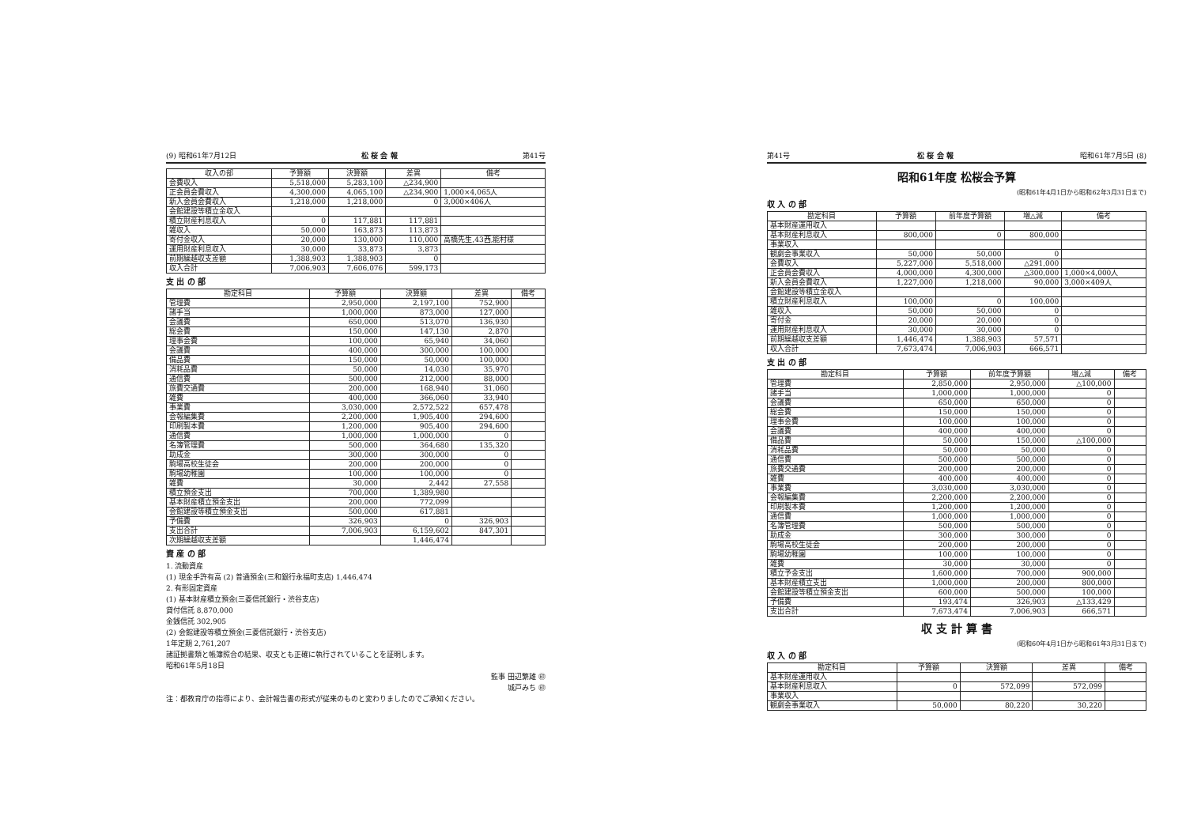(9) 昭和61年7月12日 松 桜 会 報 第41号
| 収入の部 | 予算額 | 決算額 | 差異 | 備考 |
| --- | --- | --- | --- | --- |
| 会費収入 | 5,518,000 | 5,283,100 | △234,900 | |
| 正会員会費収入 | 4,300,000 | 4,065,100 | △234,900 | 1,000×4,065人 |
| 新入会員会費収入 | 1,218,000 | 1,218,000 | 0 | 3,000×406人 |
| 会館建設等積立金収入 | | | | |
| 積立財産利息収入 | 0 | 117,881 | 117,881 | |
| 雑収入 | 50,000 | 163,873 | 113,873 | |
| 寄付金収入 | 20,000 | 130,000 | 110,000 | 高橋先生,43西,能村様 |
| 運用財産利息収入 | 30,000 | 33,873 | 3,873 | |
| 前期繰越収支差額 | 1,388,903 | 1,388,903 | 0 | |
| 収入合計 | 7,006,903 | 7,606,076 | 599,173 | |
支 出 の 部
| 勘定科目 | 予算額 | 決算額 | 差異 | 備考 |
| --- | --- | --- | --- | --- |
| 管理費 | 2,950,000 | 2,197,100 | 752,900 | |
| 諸手当 | 1,000,000 | 873,000 | 127,000 | |
| 会議費 | 650,000 | 513,070 | 136,930 | |
| 総会費 | 150,000 | 147,130 | 2,870 | |
| 理事会費 | 100,000 | 65,940 | 34,060 | |
| 会議費 | 400,000 | 300,000 | 100,000 | |
| 備品費 | 150,000 | 50,000 | 100,000 | |
| 消耗品費 | 50,000 | 14,030 | 35,970 | |
| 通信費 | 500,000 | 212,000 | 88,000 | |
| 旅費交通費 | 200,000 | 168,940 | 31,060 | |
| 雑費 | 400,000 | 366,060 | 33,940 | |
| 事業費 | 3,030,000 | 2,572,522 | 657,478 | |
| 会報編集費 | 2,200,000 | 1,905,400 | 294,600 | |
| 印刷製本費 | 1,200,000 | 905,400 | 294,600 | |
| 通信費 | 1,000,000 | 1,000,000 | 0 | |
| 名簿管理費 | 500,000 | 364,680 | 135,320 | |
| 助成金 | 300,000 | 300,000 | 0 | |
| 駒場高校生徒会 | 200,000 | 200,000 | 0 | |
| 駒場幼稚園 | 100,000 | 100,000 | 0 | |
| 雑費 | 30,000 | 2,442 | 27,558 | |
| 積立預金支出 | 700,000 | 1,389,980 | | |
| 基本財産積立預金支出 | 200,000 | 772,099 | | |
| 会館建設等積立預金支出 | 500,000 | 617,881 | | |
| 予備費 | 326,903 | 0 | 326,903 | |
| 支出合計 | 7,006,903 | 6,159,602 | 847,301 | |
| 次期繰越収支差額 | | 1,446,474 | | |
資 産 の 部
1. 流動資産
(1) 現金手許有高 (2) 普通預金(三和銀行永福町支店) 1,446,474
2. 有形固定資産
(1) 基本財産積立預金(三菱信託銀行・渋谷支店)
貸付信託 8,870,000
金銭信託 302,905
(2) 会館建設等積立預金(三菱信託銀行・渋谷支店)
1年定期 2,761,207
諸証拠書類と帳簿照合の結果、収支とも正確に執行されていることを証明します。
昭和61年5月18日
監事 田辺繁雄 ㊞
城戸みち ㊞
注：都教育庁の指導により、会計報告書の形式が従来のものと変わりましたのでご承知ください。
第41号 松 桜 会 報 昭和61年7月5日 (8)
昭和61年度 松桜会予算
(昭和61年4月1日から昭和62年3月31日まで)
収 入 の 部
| 勘定科目 | 予算額 | 前年度予算額 | 増△減 | 備考 |
| --- | --- | --- | --- | --- |
| 基本財産運用収入 | | | | |
| 基本財産利息収入 | 800,000 | 0 | 800,000 | |
| 事業収入 | | | | |
| 観劇会事業収入 | 50,000 | 50,000 | 0 | |
| 会費収入 | 5,227,000 | 5,518,000 | △291,000 | |
| 正会員会費収入 | 4,000,000 | 4,300,000 | △300,000 | 1,000×4,000人 |
| 新入会員会費収入 | 1,227,000 | 1,218,000 | 90,000 | 3,000×409人 |
| 会館建設等積立金収入 | | | | |
| 積立財産利息収入 | 100,000 | 0 | 100,000 | |
| 雑収入 | 50,000 | 50,000 | 0 | |
| 寄付金 | 20,000 | 20,000 | 0 | |
| 運用財産利息収入 | 30,000 | 30,000 | 0 | |
| 前期繰越収支差額 | 1,446,474 | 1,388,903 | 57,571 | |
| 収入合計 | 7,673,474 | 7,006,903 | 666,571 | |
支 出 の 部
| 勘定科目 | 予算額 | 前年度予算額 | 増△減 | 備考 |
| --- | --- | --- | --- | --- |
| 管理費 | 2,850,000 | 2,950,000 | △100,000 | |
| 諸手当 | 1,000,000 | 1,000,000 | 0 | |
| 会議費 | 650,000 | 650,000 | 0 | |
| 総会費 | 150,000 | 150,000 | 0 | |
| 理事会費 | 100,000 | 100,000 | 0 | |
| 会議費 | 400,000 | 400,000 | 0 | |
| 備品費 | 50,000 | 150,000 | △100,000 | |
| 消耗品費 | 50,000 | 50,000 | 0 | |
| 通信費 | 500,000 | 500,000 | 0 | |
| 旅費交通費 | 200,000 | 200,000 | 0 | |
| 雑費 | 400,000 | 400,000 | 0 | |
| 事業費 | 3,030,000 | 3,030,000 | 0 | |
| 会報編集費 | 2,200,000 | 2,200,000 | 0 | |
| 印刷製本費 | 1,200,000 | 1,200,000 | 0 | |
| 通信費 | 1,000,000 | 1,000,000 | 0 | |
| 名簿管理費 | 500,000 | 500,000 | 0 | |
| 助成金 | 300,000 | 300,000 | 0 | |
| 駒場高校生徒会 | 200,000 | 200,000 | 0 | |
| 駒場幼稚園 | 100,000 | 100,000 | 0 | |
| 雑費 | 30,000 | 30,000 | 0 | |
| 積立予金支出 | 1,600,000 | 700,000 | 900,000 | |
| 基本財産積立支出 | 1,000,000 | 200,000 | 800,000 | |
| 会館建設等積立預金支出 | 600,000 | 500,000 | 100,000 | |
| 予備費 | 193,474 | 326,903 | △133,429 | |
| 支出合計 | 7,673,474 | 7,006,903 | 666,571 | |
収 支 計 算 書
(昭和60年4月1日から昭和61年3月31日まで)
収 入 の 部
| 勘定科目 | 予算額 | 決算額 | 差異 | 備考 |
| --- | --- | --- | --- | --- |
| 基本財産運用収入 | | | | |
| 基本財産利息収入 | 0 | 572,099 | 572,099 | |
| 事業収入 | | | | |
| 観劇会事業収入 | 50,000 | 80,220 | 30,220 | |